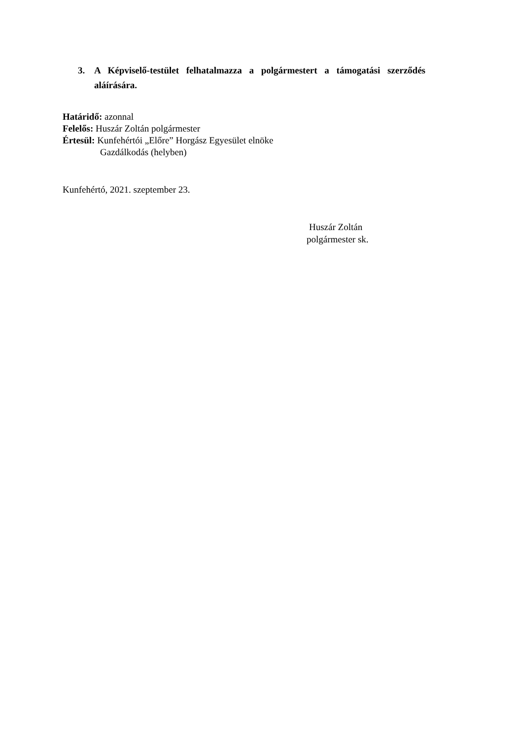3. A Képviselő-testület felhatalmazza a polgármestert a támogatási szerződés aláírására.
Határidő: azonnal
Felelős: Huszár Zoltán polgármester
Értesül: Kunfehértói „Előre” Horgász Egyesület elnöke
Gazdálkodás (helyben)
Kunfehértó, 2021. szeptember 23.
Huszár Zoltán
polgármester sk.